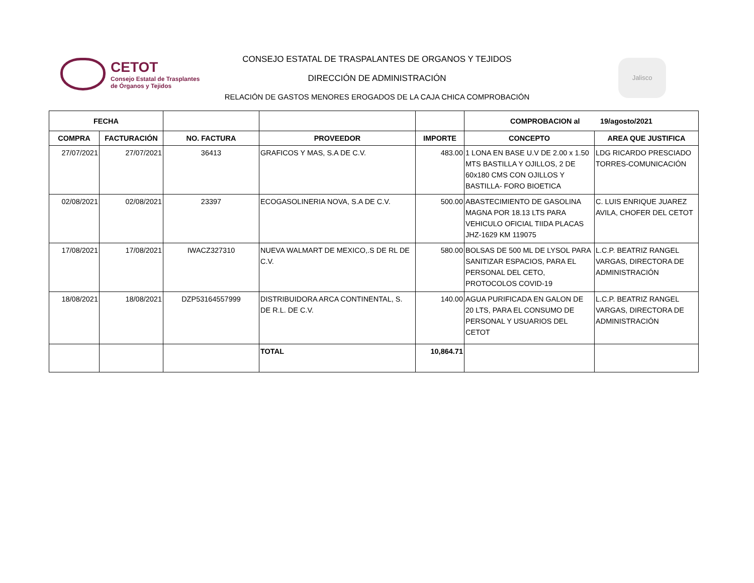CETOT
Consejo Estatal de Trasplantes
de Órganos y Tejidos
CONSEJO ESTATAL DE TRASPALANTES DE ORGANOS Y TEJIDOS
DIRECCIÓN DE ADMINISTRACIÓN
RELACIÓN DE GASTOS MENORES EROGADOS DE LA CAJA CHICA COMPROBACIÓN
Jalisco
| FECHA | | | | | COMPROBACION al 19/agosto/2021 | |
| --- | --- | --- | --- | --- | --- | --- |
| COMPRA | FACTURACIÓN | NO. FACTURA | PROVEEDOR | IMPORTE | CONCEPTO | AREA QUE JUSTIFICA |
| 27/07/2021 | 27/07/2021 | 36413 | GRAFICOS Y MAS, S.A DE C.V. | 483.00 | 1 LONA EN BASE U.V DE 2.00 x 1.50 MTS BASTILLA Y OJILLOS, 2 DE 60x180 CMS CON OJILLOS Y BASTILLA- FORO BIOETICA | LDG RICARDO PRESCIADO TORRES-COMUNICACIÓN |
| 02/08/2021 | 02/08/2021 | 23397 | ECOGASOLINERIA NOVA, S.A DE C.V. | 500.00 | ABASTECIMIENTO DE GASOLINA MAGNA POR 18.13 LTS PARA VEHICULO OFICIAL TIIDA PLACAS JHZ-1629 KM 119075 | C. LUIS ENRIQUE JUAREZ AVILA, CHOFER DEL CETOT |
| 17/08/2021 | 17/08/2021 | IWACZ327310 | NUEVA WALMART DE MEXICO,.S DE RL DE C.V. | 580.00 | BOLSAS DE 500 ML DE LYSOL PARA SANITIZAR ESPACIOS, PARA EL PERSONAL DEL CETO, PROTOCOLOS COVID-19 | L.C.P. BEATRIZ RANGEL VARGAS, DIRECTORA DE ADMINISTRACIÓN |
| 18/08/2021 | 18/08/2021 | DZP53164557999 | DISTRIBUIDORA ARCA CONTINENTAL, S. DE R.L. DE C.V. | 140.00 | AGUA PURIFICADA EN GALON DE 20 LTS, PARA EL CONSUMO DE PERSONAL Y USUARIOS DEL CETOT | L.C.P. BEATRIZ RANGEL VARGAS, DIRECTORA DE ADMINISTRACIÓN |
| | | | TOTAL | 10,864.71 | | |